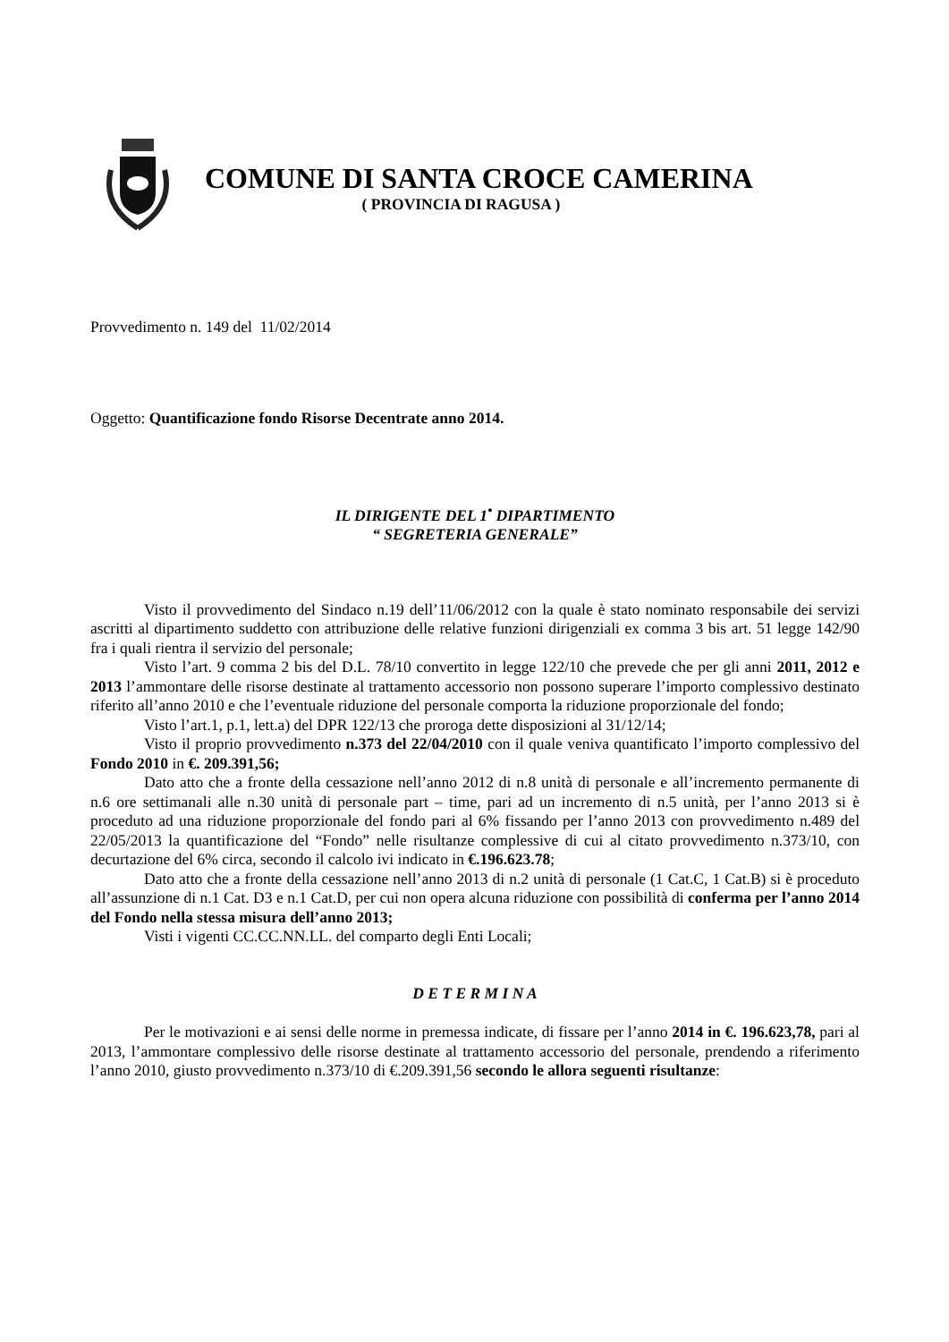COMUNE DI SANTA CROCE CAMERINA
( PROVINCIA DI RAGUSA )
Provvedimento n. 149 del 11/02/2014
Oggetto: Quantificazione fondo Risorse Decentrate anno 2014.
IL DIRIGENTE DEL 1<sup>•</sup> DIPARTIMENTO
“ SEGRETERIA GENERALE”
Visto il provvedimento del Sindaco n.19 dell’11/06/2012 con la quale è stato nominato responsabile dei servizi ascritti al dipartimento suddetto con attribuzione delle relative funzioni dirigenziali ex comma 3 bis art. 51 legge 142/90 fra i quali rientra il servizio del personale;
Visto l’art. 9 comma 2 bis del D.L. 78/10 convertito in legge 122/10 che prevede che per gli anni 2011, 2012 e 2013 l’ammontare delle risorse destinate al trattamento accessorio non possono superare l’importo complessivo destinato riferito all’anno 2010 e che l’eventuale riduzione del personale comporta la riduzione proporzionale del fondo;
Visto l’art.1, p.1, lett.a) del DPR 122/13 che proroga dette disposizioni al 31/12/14;
Visto il proprio provvedimento n.373 del 22/04/2010 con il quale veniva quantificato l’importo complessivo del Fondo 2010 in €. 209.391,56;
Dato atto che a fronte della cessazione nell’anno 2012 di n.8 unità di personale e all’incremento permanente di n.6 ore settimanali alle n.30 unità di personale part – time, pari ad un incremento di n.5 unità, per l’anno 2013 si è proceduto ad una riduzione proporzionale del fondo pari al 6% fissando per l’anno 2013 con provvedimento n.489 del 22/05/2013 la quantificazione del “Fondo” nelle risultanze complessive di cui al citato provvedimento n.373/10, con decurtazione del 6% circa, secondo il calcolo ivi indicato in €.196.623.78;
Dato atto che a fronte della cessazione nell’anno 2013 di n.2 unità di personale (1 Cat.C, 1 Cat.B) si è proceduto all’assunzione di n.1 Cat. D3 e n.1 Cat.D, per cui non opera alcuna riduzione con possibilità di conferma per l’anno 2014 del Fondo nella stessa misura dell’anno 2013;
Visti i vigenti CC.CC.NN.LL. del comparto degli Enti Locali;
D E T E R M I N A
Per le motivazioni e ai sensi delle norme in premessa indicate, di fissare per l’anno 2014 in €. 196.623,78, pari al 2013, l’ammontare complessivo delle risorse destinate al trattamento accessorio del personale, prendendo a riferimento l’anno 2010, giusto provvedimento n.373/10 di €.209.391,56 secondo le allora seguenti risultanze: